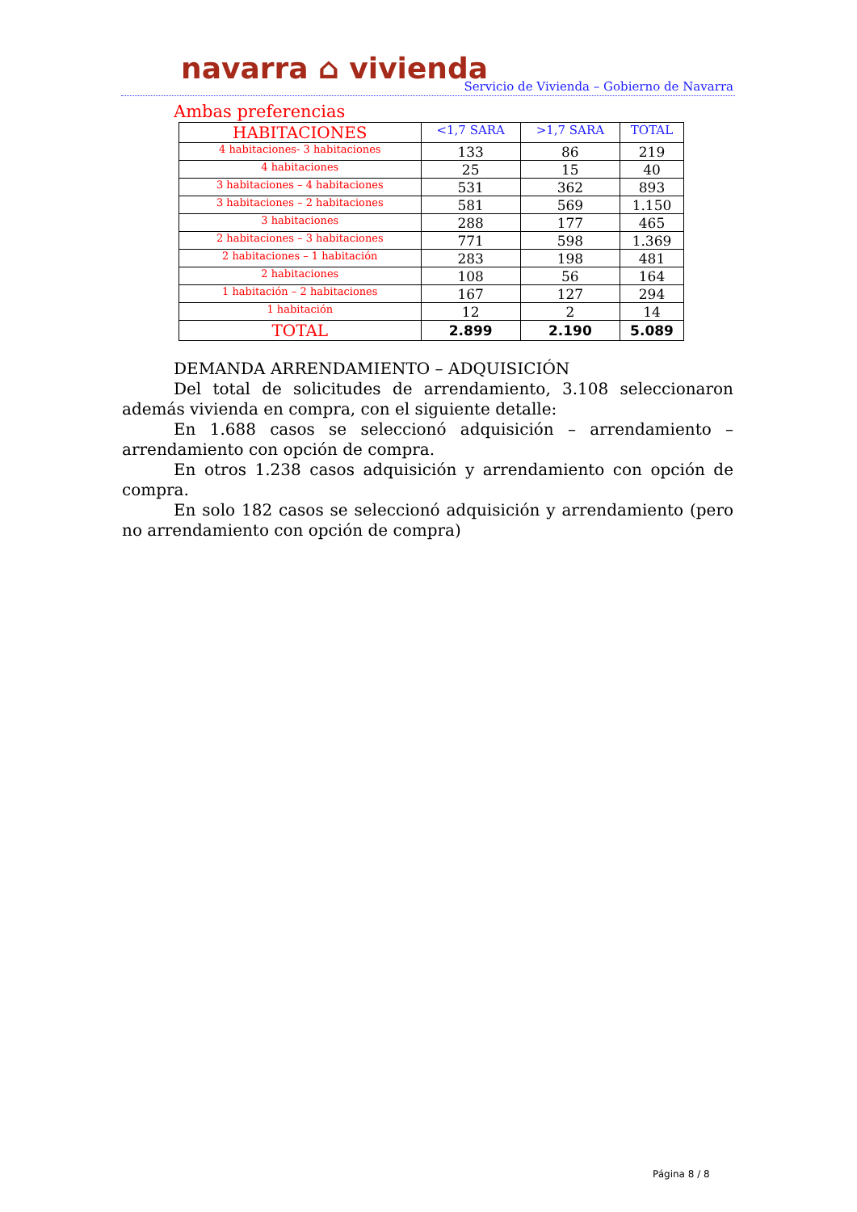navarra ⌂ vivienda
Servicio de Vivienda – Gobierno de Navarra
Ambas preferencias
| HABITACIONES | <1,7 SARA | >1,7 SARA | TOTAL |
| --- | --- | --- | --- |
| 4 habitaciones- 3 habitaciones | 133 | 86 | 219 |
| 4 habitaciones | 25 | 15 | 40 |
| 3 habitaciones – 4 habitaciones | 531 | 362 | 893 |
| 3 habitaciones – 2 habitaciones | 581 | 569 | 1.150 |
| 3 habitaciones | 288 | 177 | 465 |
| 2 habitaciones – 3 habitaciones | 771 | 598 | 1.369 |
| 2 habitaciones – 1 habitación | 283 | 198 | 481 |
| 2 habitaciones | 108 | 56 | 164 |
| 1 habitación – 2 habitaciones | 167 | 127 | 294 |
| 1 habitación | 12 | 2 | 14 |
| TOTAL | 2.899 | 2.190 | 5.089 |
DEMANDA ARRENDAMIENTO – ADQUISICIÓN
Del total de solicitudes de arrendamiento, 3.108 seleccionaron además vivienda en compra, con el siguiente detalle:
En 1.688 casos se seleccionó adquisición – arrendamiento – arrendamiento con opción de compra.
En otros 1.238 casos adquisición y arrendamiento con opción de compra.
En solo 182 casos se seleccionó adquisición y arrendamiento (pero no arrendamiento con opción de compra)
Página 8 / 8